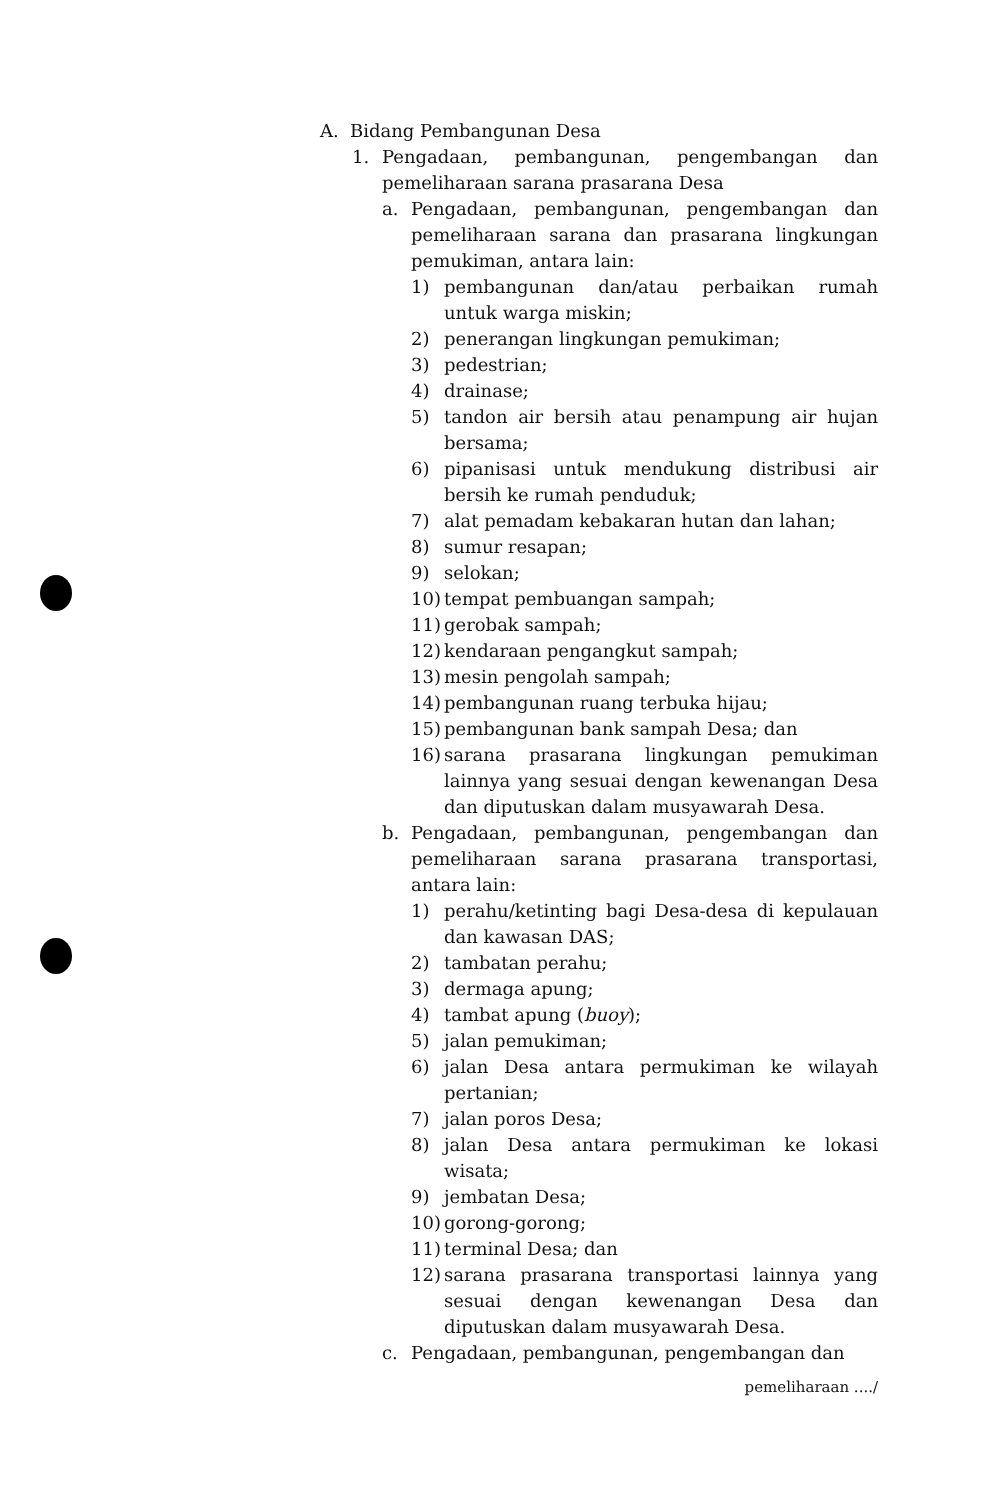A. Bidang Pembangunan Desa
1. Pengadaan, pembangunan, pengembangan dan pemeliharaan sarana prasarana Desa
a. Pengadaan, pembangunan, pengembangan dan pemeliharaan sarana dan prasarana lingkungan pemukiman, antara lain:
1) pembangunan dan/atau perbaikan rumah untuk warga miskin;
2) penerangan lingkungan pemukiman;
3) pedestrian;
4) drainase;
5) tandon air bersih atau penampung air hujan bersama;
6) pipanisasi untuk mendukung distribusi air bersih ke rumah penduduk;
7) alat pemadam kebakaran hutan dan lahan;
8) sumur resapan;
9) selokan;
10) tempat pembuangan sampah;
11) gerobak sampah;
12) kendaraan pengangkut sampah;
13) mesin pengolah sampah;
14) pembangunan ruang terbuka hijau;
15) pembangunan bank sampah Desa; dan
16) sarana prasarana lingkungan pemukiman lainnya yang sesuai dengan kewenangan Desa dan diputuskan dalam musyawarah Desa.
b. Pengadaan, pembangunan, pengembangan dan pemeliharaan sarana prasarana transportasi, antara lain:
1) perahu/ketinting bagi Desa-desa di kepulauan dan kawasan DAS;
2) tambatan perahu;
3) dermaga apung;
4) tambat apung (buoy);
5) jalan pemukiman;
6) jalan Desa antara permukiman ke wilayah pertanian;
7) jalan poros Desa;
8) jalan Desa antara permukiman ke lokasi wisata;
9) jembatan Desa;
10) gorong-gorong;
11) terminal Desa; dan
12) sarana prasarana transportasi lainnya yang sesuai dengan kewenangan Desa dan diputuskan dalam musyawarah Desa.
c. Pengadaan, pembangunan, pengembangan dan
pemeliharaan ..../